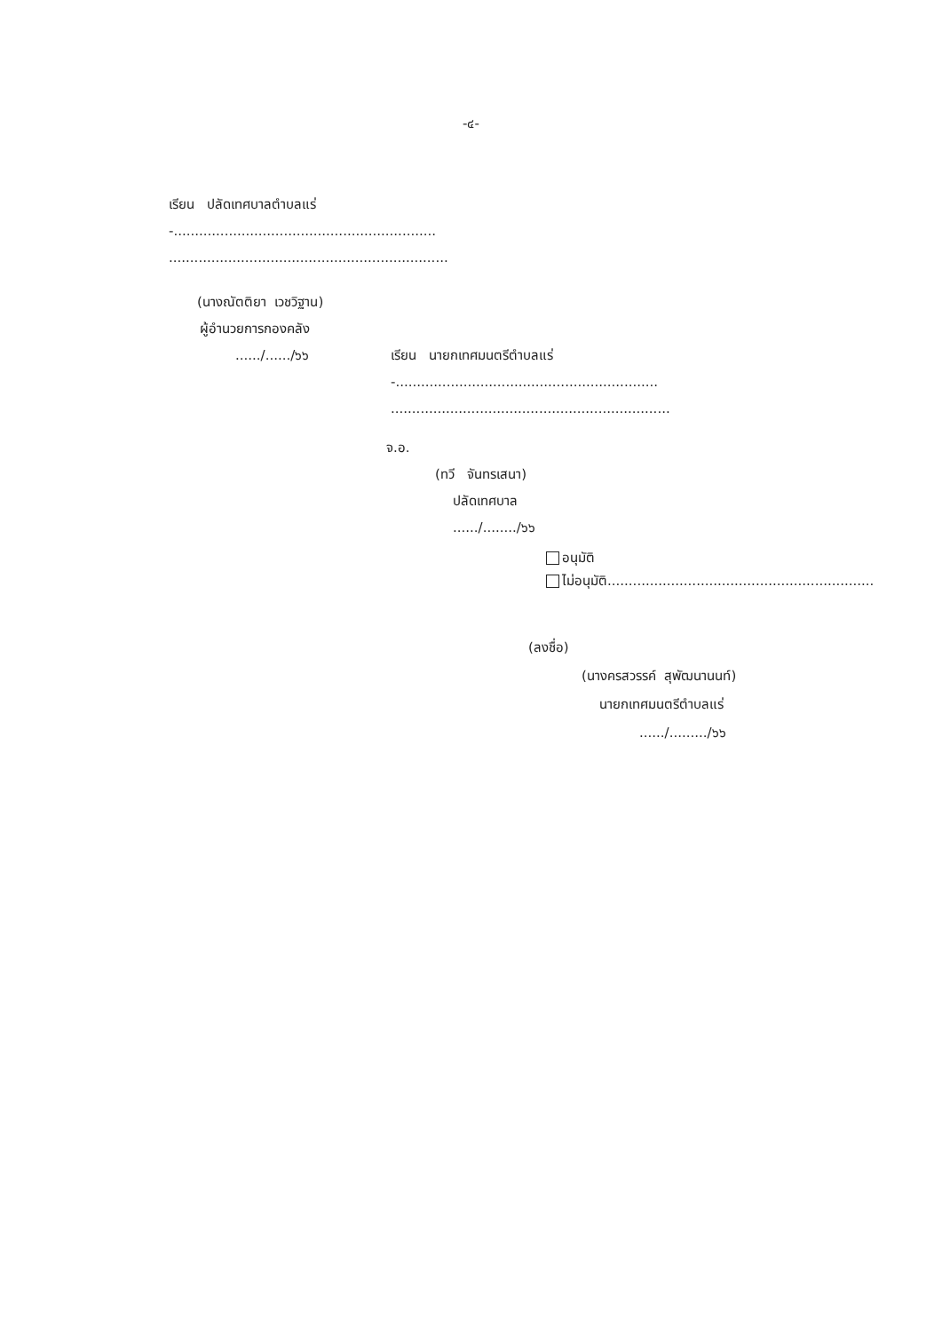-๔-
เรียน ปลัดเทศบาลตำบลแร่
-..............................................................
..................................................................
(นางณัตติยา เวชวิฐาน)
ผู้อำนวยการกองคลัง
....../....../๖๖
เรียน นายกเทศมนตรีตำบลแร่
-..............................................................
..................................................................
จ.อ.
(ทวี จันทรเสนา)
ปลัดเทศบาล
....../......../๖๖
อนุมัติ
ไม่อนุมัติ...............................................................
(ลงชื่อ)
(นางครสวรรค์ สุพัฒนานนท์)
นายกเทศมนตรีตำบลแร่
....../........./๖๖